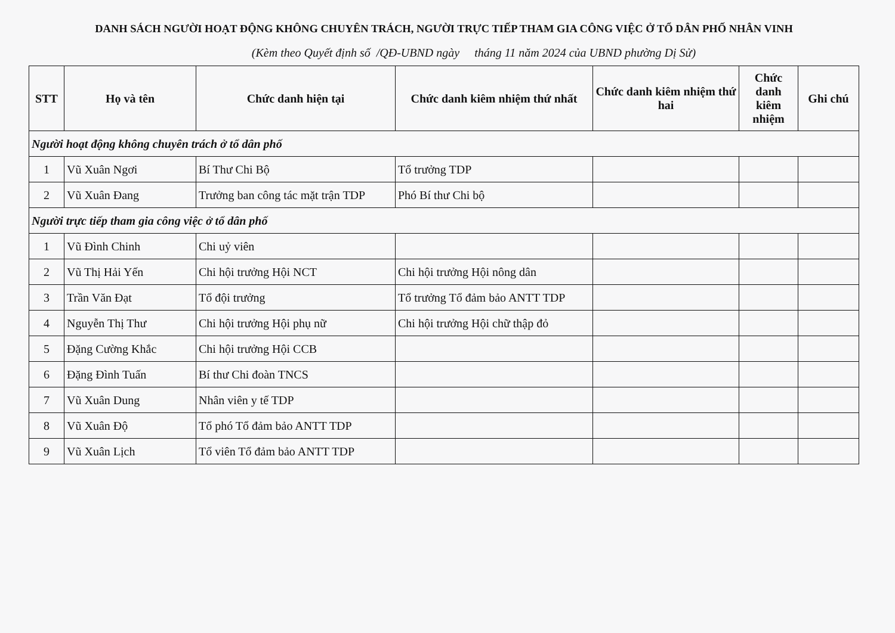DANH SÁCH NGƯỜI HOẠT ĐỘNG KHÔNG CHUYÊN TRÁCH, NGƯỜI TRỰC TIẾP THAM GIA CÔNG VIỆC Ở TỔ DÂN PHỐ NHÂN VINH
(Kèm theo Quyết định số /QĐ-UBND ngày tháng 11 năm 2024 của UBND phường Dị Sử)
| STT | Họ và tên | Chức danh hiện tại | Chức danh kiêm nhiệm thứ nhất | Chức danh kiêm nhiệm thứ hai | Chức danh kiêm nhiệm | Ghi chú |
| --- | --- | --- | --- | --- | --- | --- |
| Người hoạt động không chuyên trách ở tổ dân phố | | | | | | |
| 1 | Vũ Xuân Ngơi | Bí Thư Chi Bộ | Tổ trưởng TDP | | | |
| 2 | Vũ Xuân Đang | Trưởng ban công tác mặt trận TDP | Phó Bí thư Chi bộ | | | |
| Người trực tiếp tham gia công việc ở tổ dân phố | | | | | | |
| 1 | Vũ Đình Chinh | Chi uỷ viên | | | | |
| 2 | Vũ Thị Hải Yến | Chi hội trưởng Hội NCT | Chi hội trưởng Hội nông dân | | | |
| 3 | Trần Văn Đạt | Tổ đội trưởng | Tổ trưởng Tổ đảm bảo ANTT TDP | | | |
| 4 | Nguyễn Thị Thư | Chi hội trưởng Hội phụ nữ | Chi hội trưởng Hội chữ thập đỏ | | | |
| 5 | Đặng Cường Khắc | Chi hội trưởng Hội CCB | | | | |
| 6 | Đặng Đình Tuấn | Bí thư Chi đoàn TNCS | | | | |
| 7 | Vũ Xuân Dung | Nhân viên y tế TDP | | | | |
| 8 | Vũ Xuân Độ | Tổ phó Tổ đảm bảo ANTT TDP | | | | |
| 9 | Vũ Xuân Lịch | Tổ viên Tổ đảm bảo ANTT TDP | | | | |